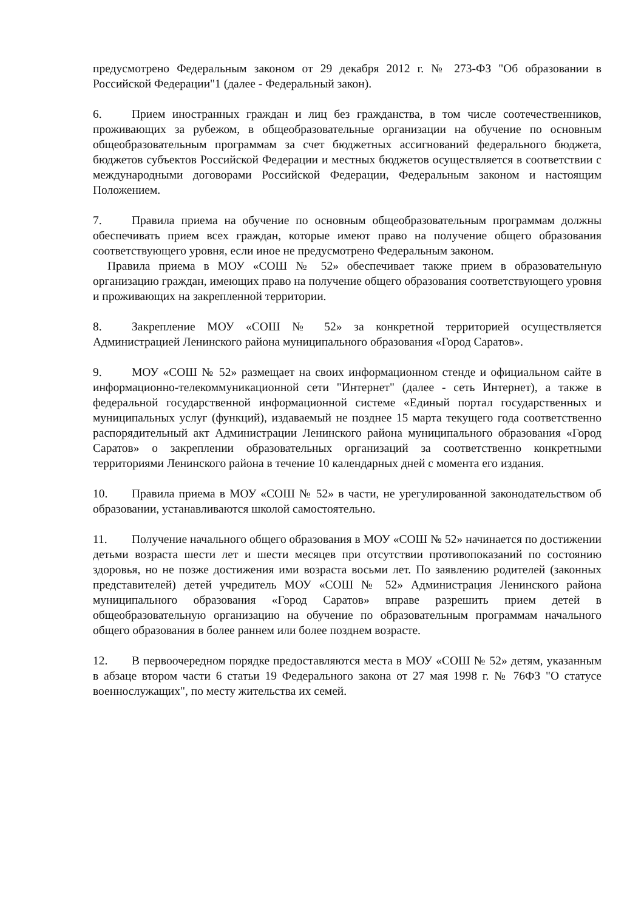предусмотрено Федеральным законом от 29 декабря 2012 г. № 273-ФЗ "Об образовании в Российской Федерации"1 (далее - Федеральный закон).
6. Прием иностранных граждан и лиц без гражданства, в том числе соотечественников, проживающих за рубежом, в общеобразовательные организации на обучение по основным общеобразовательным программам за счет бюджетных ассигнований федерального бюджета, бюджетов субъектов Российской Федерации и местных бюджетов осуществляется в соответствии с международными договорами Российской Федерации, Федеральным законом и настоящим Положением.
7. Правила приема на обучение по основным общеобразовательным программам должны обеспечивать прием всех граждан, которые имеют право на получение общего образования соответствующего уровня, если иное не предусмотрено Федеральным законом.
Правила приема в МОУ «СОШ № 52» обеспечивает также прием в образовательную организацию граждан, имеющих право на получение общего образования соответствующего уровня и проживающих на закрепленной территории.
8. Закрепление МОУ «СОШ № 52» за конкретной территорией осуществляется Администрацией Ленинского района муниципального образования «Город Саратов».
9. МОУ «СОШ № 52» размещает на своих информационном стенде и официальном сайте в информационно-телекоммуникационной сети "Интернет" (далее - сеть Интернет), а также в федеральной государственной информационной системе «Единый портал государственных и муниципальных услуг (функций), издаваемый не позднее 15 марта текущего года соответственно распорядительный акт Администрации Ленинского района муниципального образования «Город Саратов» о закреплении образовательных организаций за соответственно конкретными территориями Ленинского района в течение 10 календарных дней с момента его издания.
10. Правила приема в МОУ «СОШ № 52» в части, не урегулированной законодательством об образовании, устанавливаются школой самостоятельно.
11. Получение начального общего образования в МОУ «СОШ № 52» начинается по достижении детьми возраста шести лет и шести месяцев при отсутствии противопоказаний по состоянию здоровья, но не позже достижения ими возраста восьми лет. По заявлению родителей (законных представителей) детей учредитель МОУ «СОШ № 52» Администрация Ленинского района муниципального образования «Город Саратов» вправе разрешить прием детей в общеобразовательную организацию на обучение по образовательным программам начального общего образования в более раннем или более позднем возрасте.
12. В первоочередном порядке предоставляются места в МОУ «СОШ № 52» детям, указанным в абзаце втором части 6 статьи 19 Федерального закона от 27 мая 1998 г. № 76ФЗ "О статусе военнослужащих", по месту жительства их семей.